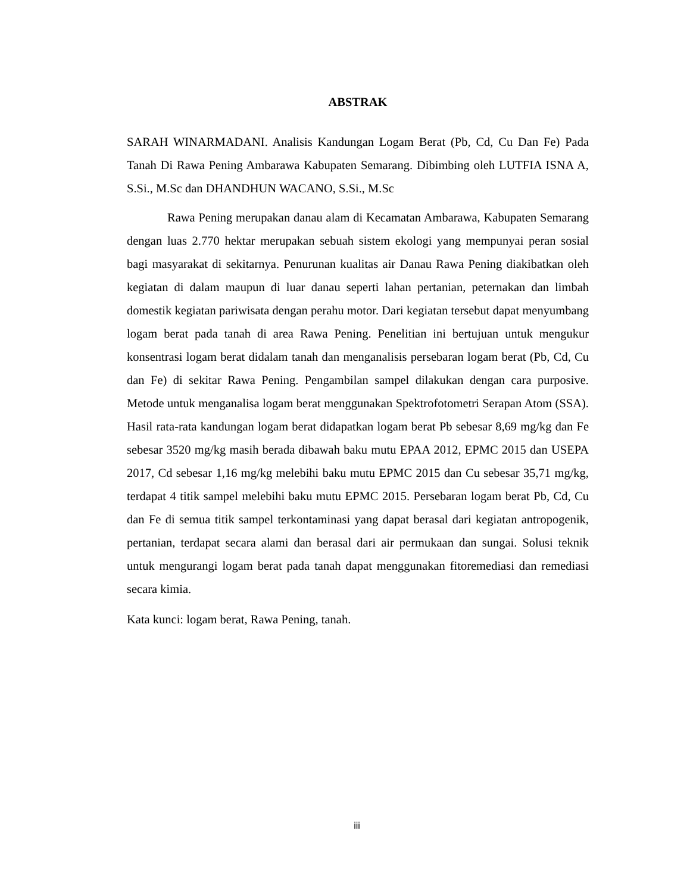ABSTRAK
SARAH WINARMADANI. Analisis Kandungan Logam Berat (Pb, Cd, Cu Dan Fe) Pada Tanah Di Rawa Pening Ambarawa Kabupaten Semarang. Dibimbing oleh LUTFIA ISNA A, S.Si., M.Sc dan DHANDHUN WACANO, S.Si., M.Sc
Rawa Pening merupakan danau alam di Kecamatan Ambarawa, Kabupaten Semarang dengan luas 2.770 hektar merupakan sebuah sistem ekologi yang mempunyai peran sosial bagi masyarakat di sekitarnya. Penurunan kualitas air Danau Rawa Pening diakibatkan oleh kegiatan di dalam maupun di luar danau seperti lahan pertanian, peternakan dan limbah domestik kegiatan pariwisata dengan perahu motor. Dari kegiatan tersebut dapat menyumbang logam berat pada tanah di area Rawa Pening. Penelitian ini bertujuan untuk mengukur konsentrasi logam berat didalam tanah dan menganalisis persebaran logam berat (Pb, Cd, Cu dan Fe) di sekitar Rawa Pening. Pengambilan sampel dilakukan dengan cara purposive. Metode untuk menganalisa logam berat menggunakan Spektrofotometri Serapan Atom (SSA). Hasil rata-rata kandungan logam berat didapatkan logam berat Pb sebesar 8,69 mg/kg dan Fe sebesar 3520 mg/kg masih berada dibawah baku mutu EPAA 2012, EPMC 2015 dan USEPA 2017, Cd sebesar 1,16 mg/kg melebihi baku mutu EPMC 2015 dan Cu sebesar 35,71 mg/kg, terdapat 4 titik sampel melebihi baku mutu EPMC 2015. Persebaran logam berat Pb, Cd, Cu dan Fe di semua titik sampel terkontaminasi yang dapat berasal dari kegiatan antropogenik, pertanian, terdapat secara alami dan berasal dari air permukaan dan sungai. Solusi teknik untuk mengurangi logam berat pada tanah dapat menggunakan fitoremediasi dan remediasi secara kimia.
Kata kunci: logam berat, Rawa Pening, tanah.
iii